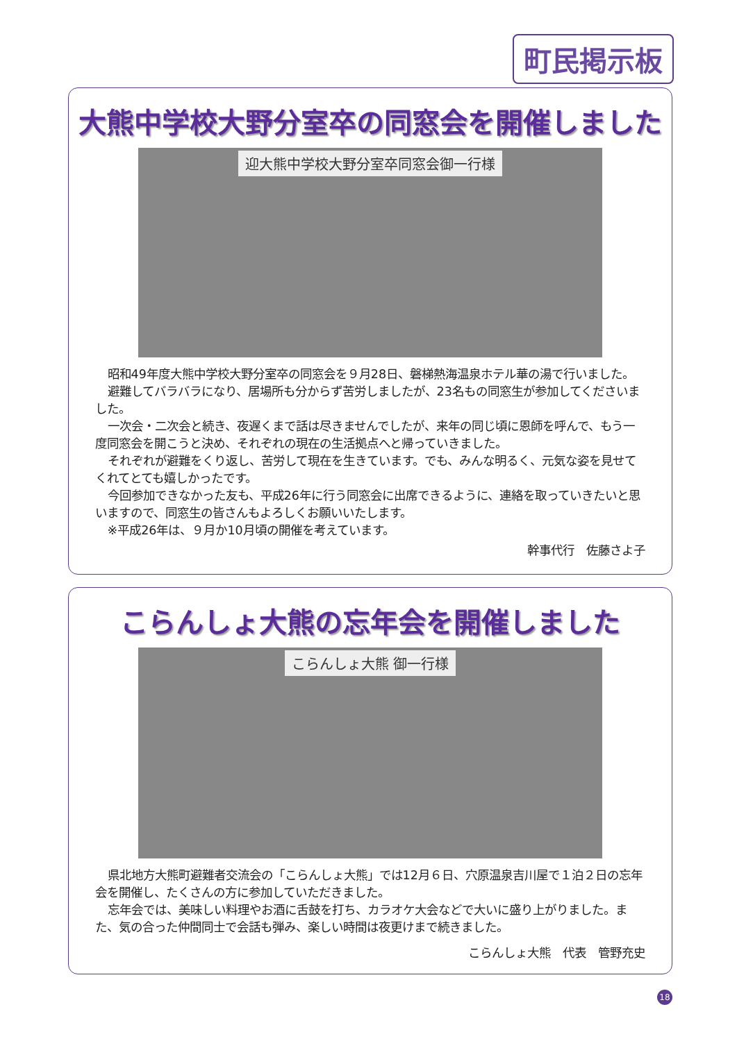町民掲示板
大熊中学校大野分室卒の同窓会を開催しました
迎大熊中学校大野分室卒同窓会御一行様
昭和49年度大熊中学校大野分室卒の同窓会を９月28日、磐梯熱海温泉ホテル華の湯で行いました。
避難してバラバラになり、居場所も分からず苦労しましたが、23名もの同窓生が参加してくださいました。
一次会・二次会と続き、夜遅くまで話は尽きませんでしたが、来年の同じ頃に恩師を呼んで、もう一度同窓会を開こうと決め、それぞれの現在の生活拠点へと帰っていきました。
それぞれが避難をくり返し、苦労して現在を生きています。でも、みんな明るく、元気な姿を見せてくれてとても嬉しかったです。
今回参加できなかった友も、平成26年に行う同窓会に出席できるように、連絡を取っていきたいと思いますので、同窓生の皆さんもよろしくお願いいたします。
※平成26年は、９月か10月頃の開催を考えています。
幹事代行　佐藤さよ子
こらんしょ大熊の忘年会を開催しました
こらんしょ大熊 御一行様
県北地方大熊町避難者交流会の「こらんしょ大熊」では12月６日、穴原温泉吉川屋で１泊２日の忘年会を開催し、たくさんの方に参加していただきました。
忘年会では、美味しい料理やお酒に舌鼓を打ち、カラオケ大会などで大いに盛り上がりました。また、気の合った仲間同士で会話も弾み、楽しい時間は夜更けまで続きました。
こらんしょ大熊　代表　管野充史
18